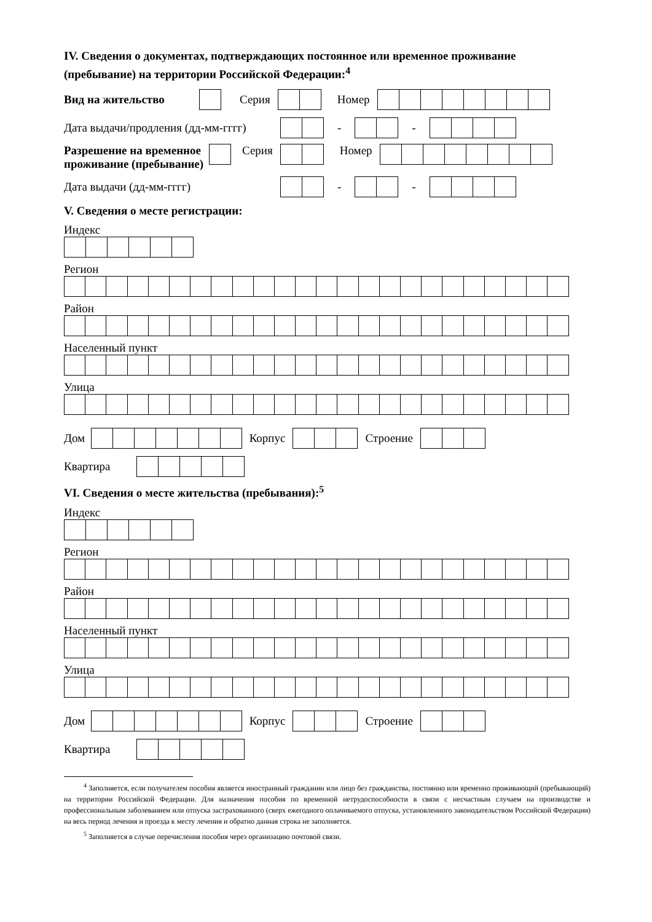IV. Сведения о документах, подтверждающих постоянное или временное проживание (пребывание) на территории Российской Федерации:<sup>4</sup>
Вид на жительство Серия Номер
Дата выдачи/продления (дд-мм-гггг) - -
Разрешение на временное проживание (пребывание) Серия Номер
Дата выдачи (дд-мм-гггг) - -
V. Сведения о месте регистрации:
Индекс
Регион
Район
Населенный пункт
Улица
Дом Корпус Строение
Квартира
VI. Сведения о месте жительства (пребывания):<sup>5</sup>
Индекс
Регион
Район
Населенный пункт
Улица
Дом Корпус Строение
Квартира
<sup>4</sup> Заполняется, если получателем пособия является иностранный гражданин или лицо без гражданства, постоянно или временно проживающий (пребывающий) на территории Российской Федерации. Для назначения пособия по временной нетрудоспособности в связи с несчастным случаем на производстве и профессиональным заболеванием или отпуска застрахованного (сверх ежегодного оплачиваемого отпуска, установленного законодательством Российской Федерации) на весь период лечения и проезда к месту лечения и обратно данная строка не заполняется.
<sup>5</sup> Заполняется в случае перечисления пособия через организацию почтовой связи.